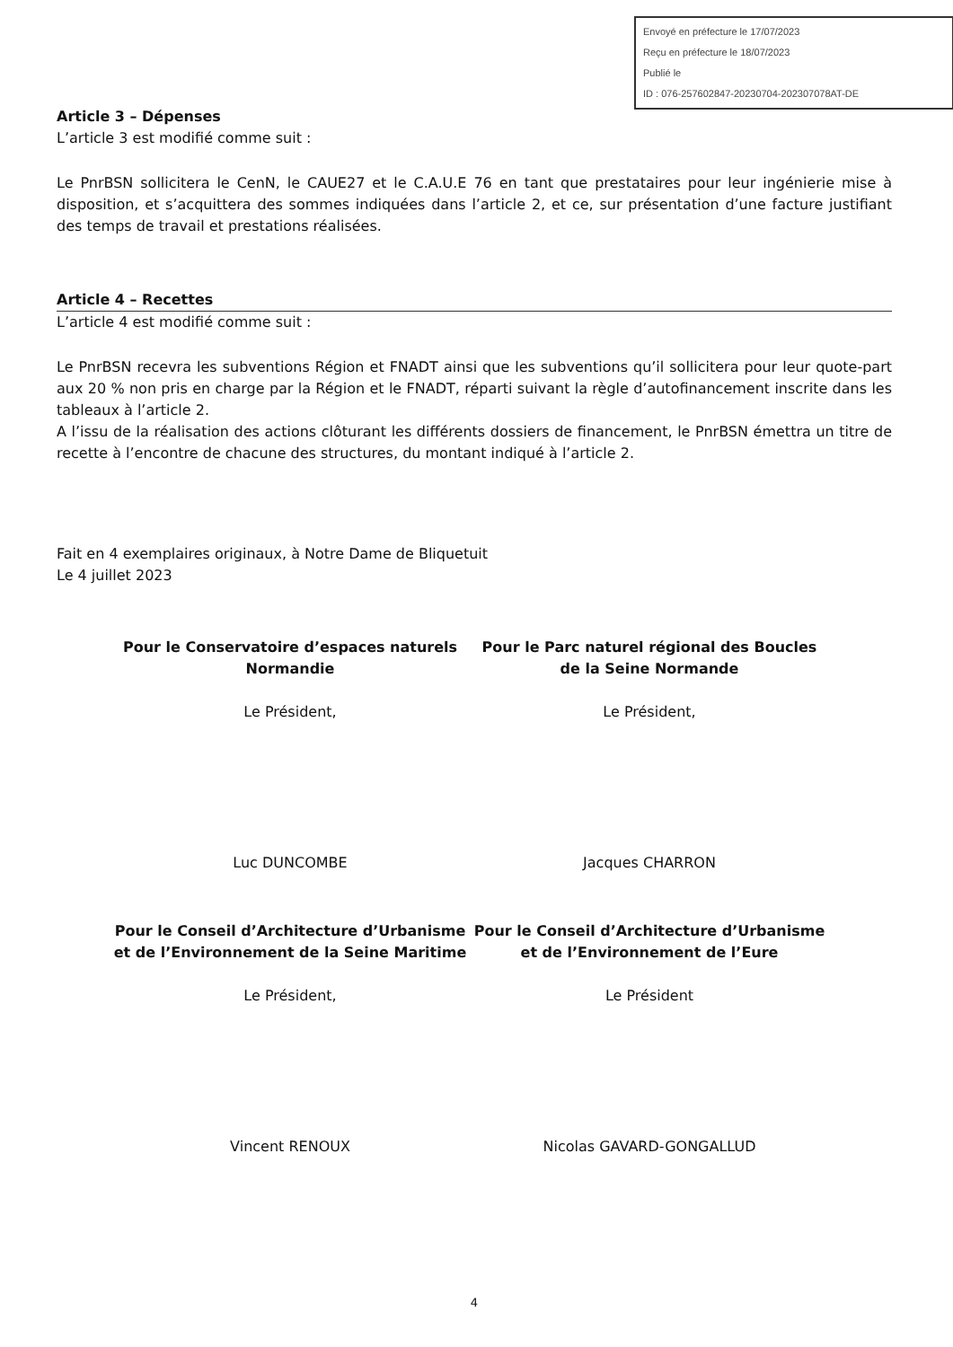Envoyé en préfecture le 17/07/2023
Reçu en préfecture le 18/07/2023
Publié le
ID : 076-257602847-20230704-202307078AT-DE
Article 3 – Dépenses
L’article 3 est modifié comme suit :
Le PnrBSN sollicitera le CenN, le CAUE27 et le C.A.U.E 76 en tant que prestataires pour leur ingénierie mise à disposition, et s’acquittera des sommes indiquées dans l’article 2, et ce, sur présentation d’une facture justifiant des temps de travail et prestations réalisées.
Article 4 – Recettes
L’article 4 est modifié comme suit :
Le PnrBSN recevra les subventions Région et FNADT ainsi que les subventions qu’il sollicitera pour leur quote-part aux 20 % non pris en charge par la Région et le FNADT, réparti suivant la règle d’autofinancement inscrite dans les tableaux à l’article 2.
A l’issu de la réalisation des actions clôturant les différents dossiers de financement, le PnrBSN émettra un titre de recette à l’encontre de chacune des structures, du montant indiqué à l’article 2.
Fait en 4 exemplaires originaux, à Notre Dame de Bliquetuit
Le 4 juillet 2023
Pour le Conservatoire d’espaces naturels Normandie
Le Président,
Luc DUNCOMBE
Pour le Parc naturel régional des Boucles de la Seine Normande
Le Président,
Jacques CHARRON
Pour le Conseil d’Architecture d’Urbanisme et de l’Environnement de la Seine Maritime
Le Président,
Vincent RENOUX
Pour le Conseil d’Architecture d’Urbanisme et de l’Environnement de l’Eure
Le Président
Nicolas GAVARD-GONGALLUD
4